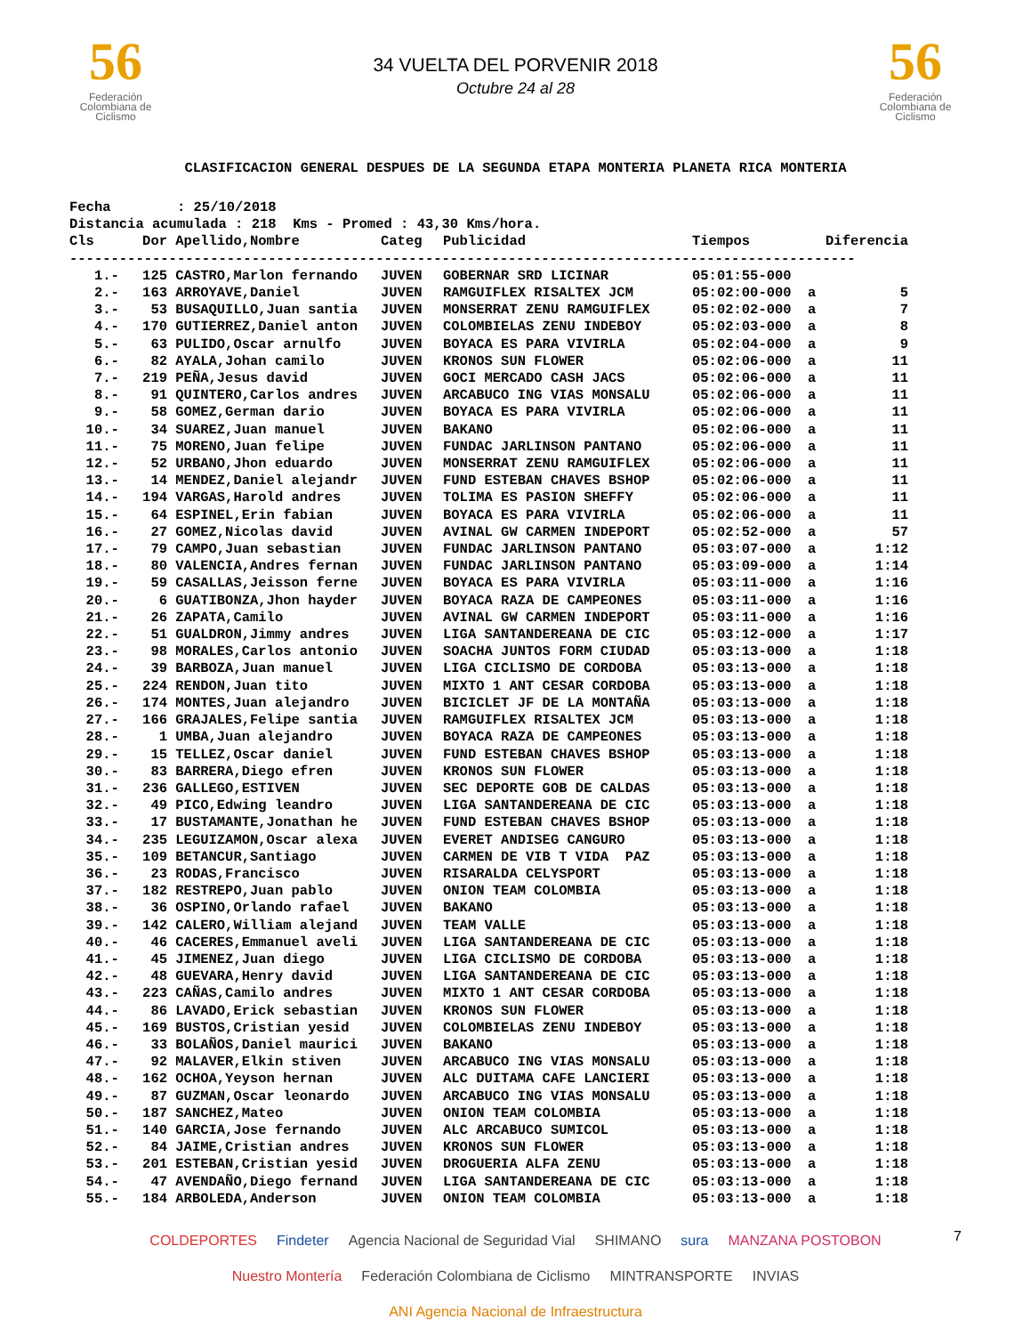56
Federación Colombiana de Ciclismo
34 VUELTA DEL PORVENIR 2018
Octubre 24 al 28
56
Federación Colombiana de Ciclismo
CLASIFICACION GENERAL DESPUES DE LA SEGUNDA ETAPA MONTERIA PLANETA RICA MONTERIA
Fecha : 25/10/2018 Distancia acumulada : 218 Kms - Promed : 43,30 Kms/hora.
| Cls | Dor | Apellido,Nombre | Categ | Publicidad | Tiempos | | Diferencia |
| --- | --- | --- | --- | --- | --- | --- | --- |
| ----------------------------------------------------------------------------------------------- | | | | | | | |
| 1.- | 125 | CASTRO,Marlon fernando | JUVEN | GOBERNAR SRD LICINAR | 05:01:55-000 | | |
| 2.- | 163 | ARROYAVE,Daniel | JUVEN | RAMGUIFLEX RISALTEX JCM | 05:02:00-000 | a | 5 |
| 3.- | 53 | BUSAQUILLO,Juan santia | JUVEN | MONSERRAT ZENU RAMGUIFLEX | 05:02:02-000 | a | 7 |
| 4.- | 170 | GUTIERREZ,Daniel anton | JUVEN | COLOMBIELAS ZENU INDEBOY | 05:02:03-000 | a | 8 |
| 5.- | 63 | PULIDO,Oscar arnulfo | JUVEN | BOYACA ES PARA VIVIRLA | 05:02:04-000 | a | 9 |
| 6.- | 82 | AYALA,Johan camilo | JUVEN | KRONOS SUN FLOWER | 05:02:06-000 | a | 11 |
| 7.- | 219 | PEÑA,Jesus david | JUVEN | GOCI MERCADO CASH JACS | 05:02:06-000 | a | 11 |
| 8.- | 91 | QUINTERO,Carlos andres | JUVEN | ARCABUCO ING VIAS MONSALU | 05:02:06-000 | a | 11 |
| 9.- | 58 | GOMEZ,German dario | JUVEN | BOYACA ES PARA VIVIRLA | 05:02:06-000 | a | 11 |
| 10.- | 34 | SUAREZ,Juan manuel | JUVEN | BAKANO | 05:02:06-000 | a | 11 |
| 11.- | 75 | MORENO,Juan felipe | JUVEN | FUNDAC JARLINSON PANTANO | 05:02:06-000 | a | 11 |
| 12.- | 52 | URBANO,Jhon eduardo | JUVEN | MONSERRAT ZENU RAMGUIFLEX | 05:02:06-000 | a | 11 |
| 13.- | 14 | MENDEZ,Daniel alejandr | JUVEN | FUND ESTEBAN CHAVES BSHOP | 05:02:06-000 | a | 11 |
| 14.- | 194 | VARGAS,Harold andres | JUVEN | TOLIMA ES PASION SHEFFY | 05:02:06-000 | a | 11 |
| 15.- | 64 | ESPINEL,Erin fabian | JUVEN | BOYACA ES PARA VIVIRLA | 05:02:06-000 | a | 11 |
| 16.- | 27 | GOMEZ,Nicolas david | JUVEN | AVINAL GW CARMEN INDEPORT | 05:02:52-000 | a | 57 |
| 17.- | 79 | CAMPO,Juan sebastian | JUVEN | FUNDAC JARLINSON PANTANO | 05:03:07-000 | a | 1:12 |
| 18.- | 80 | VALENCIA,Andres fernan | JUVEN | FUNDAC JARLINSON PANTANO | 05:03:09-000 | a | 1:14 |
| 19.- | 59 | CASALLAS,Jeisson ferne | JUVEN | BOYACA ES PARA VIVIRLA | 05:03:11-000 | a | 1:16 |
| 20.- | 6 | GUATIBONZA,Jhon hayder | JUVEN | BOYACA RAZA DE CAMPEONES | 05:03:11-000 | a | 1:16 |
| 21.- | 26 | ZAPATA,Camilo | JUVEN | AVINAL GW CARMEN INDEPORT | 05:03:11-000 | a | 1:16 |
| 22.- | 51 | GUALDRON,Jimmy andres | JUVEN | LIGA SANTANDEREANA DE CIC | 05:03:12-000 | a | 1:17 |
| 23.- | 98 | MORALES,Carlos antonio | JUVEN | SOACHA JUNTOS FORM CIUDAD | 05:03:13-000 | a | 1:18 |
| 24.- | 39 | BARBOZA,Juan manuel | JUVEN | LIGA CICLISMO DE CORDOBA | 05:03:13-000 | a | 1:18 |
| 25.- | 224 | RENDON,Juan tito | JUVEN | MIXTO 1 ANT CESAR CORDOBA | 05:03:13-000 | a | 1:18 |
| 26.- | 174 | MONTES,Juan alejandro | JUVEN | BICICLET JF DE LA MONTAÑA | 05:03:13-000 | a | 1:18 |
| 27.- | 166 | GRAJALES,Felipe santia | JUVEN | RAMGUIFLEX RISALTEX JCM | 05:03:13-000 | a | 1:18 |
| 28.- | 1 | UMBA,Juan alejandro | JUVEN | BOYACA RAZA DE CAMPEONES | 05:03:13-000 | a | 1:18 |
| 29.- | 15 | TELLEZ,Oscar daniel | JUVEN | FUND ESTEBAN CHAVES BSHOP | 05:03:13-000 | a | 1:18 |
| 30.- | 83 | BARRERA,Diego efren | JUVEN | KRONOS SUN FLOWER | 05:03:13-000 | a | 1:18 |
| 31.- | 236 | GALLEGO,ESTIVEN | JUVEN | SEC DEPORTE GOB DE CALDAS | 05:03:13-000 | a | 1:18 |
| 32.- | 49 | PICO,Edwing leandro | JUVEN | LIGA SANTANDEREANA DE CIC | 05:03:13-000 | a | 1:18 |
| 33.- | 17 | BUSTAMANTE,Jonathan he | JUVEN | FUND ESTEBAN CHAVES BSHOP | 05:03:13-000 | a | 1:18 |
| 34.- | 235 | LEGUIZAMON,Oscar alexa | JUVEN | EVERET ANDISEG CANGURO | 05:03:13-000 | a | 1:18 |
| 35.- | 109 | BETANCUR,Santiago | JUVEN | CARMEN DE VIB T VIDA PAZ | 05:03:13-000 | a | 1:18 |
| 36.- | 23 | RODAS,Francisco | JUVEN | RISARALDA CELYSPORT | 05:03:13-000 | a | 1:18 |
| 37.- | 182 | RESTREPO,Juan pablo | JUVEN | ONION TEAM COLOMBIA | 05:03:13-000 | a | 1:18 |
| 38.- | 36 | OSPINO,Orlando rafael | JUVEN | BAKANO | 05:03:13-000 | a | 1:18 |
| 39.- | 142 | CALERO,William alejand | JUVEN | TEAM VALLE | 05:03:13-000 | a | 1:18 |
| 40.- | 46 | CACERES,Emmanuel aveli | JUVEN | LIGA SANTANDEREANA DE CIC | 05:03:13-000 | a | 1:18 |
| 41.- | 45 | JIMENEZ,Juan diego | JUVEN | LIGA CICLISMO DE CORDOBA | 05:03:13-000 | a | 1:18 |
| 42.- | 48 | GUEVARA,Henry david | JUVEN | LIGA SANTANDEREANA DE CIC | 05:03:13-000 | a | 1:18 |
| 43.- | 223 | CAÑAS,Camilo andres | JUVEN | MIXTO 1 ANT CESAR CORDOBA | 05:03:13-000 | a | 1:18 |
| 44.- | 86 | LAVADO,Erick sebastian | JUVEN | KRONOS SUN FLOWER | 05:03:13-000 | a | 1:18 |
| 45.- | 169 | BUSTOS,Cristian yesid | JUVEN | COLOMBIELAS ZENU INDEBOY | 05:03:13-000 | a | 1:18 |
| 46.- | 33 | BOLAÑOS,Daniel maurici | JUVEN | BAKANO | 05:03:13-000 | a | 1:18 |
| 47.- | 92 | MALAVER,Elkin stiven | JUVEN | ARCABUCO ING VIAS MONSALU | 05:03:13-000 | a | 1:18 |
| 48.- | 162 | OCHOA,Yeyson hernan | JUVEN | ALC DUITAMA CAFE LANCIERI | 05:03:13-000 | a | 1:18 |
| 49.- | 87 | GUZMAN,Oscar leonardo | JUVEN | ARCABUCO ING VIAS MONSALU | 05:03:13-000 | a | 1:18 |
| 50.- | 187 | SANCHEZ,Mateo | JUVEN | ONION TEAM COLOMBIA | 05:03:13-000 | a | 1:18 |
| 51.- | 140 | GARCIA,Jose fernando | JUVEN | ALC ARCABUCO SUMICOL | 05:03:13-000 | a | 1:18 |
| 52.- | 84 | JAIME,Cristian andres | JUVEN | KRONOS SUN FLOWER | 05:03:13-000 | a | 1:18 |
| 53.- | 201 | ESTEBAN,Cristian yesid | JUVEN | DROGUERIA ALFA ZENU | 05:03:13-000 | a | 1:18 |
| 54.- | 47 | AVENDAÑO,Diego fernand | JUVEN | LIGA SANTANDEREANA DE CIC | 05:03:13-000 | a | 1:18 |
| 55.- | 184 | ARBOLEDA,Anderson | JUVEN | ONION TEAM COLOMBIA | 05:03:13-000 | a | 1:18 |
COLDEPORTES Findeter Agencia Nacional de Seguridad Vial SHIMANO sura MANZANA POSTOBON Nuestro Montería Federación Colombiana de Ciclismo MINTRANSPORTE INVIAS ANI Agencia Nacional de Infraestructura
7